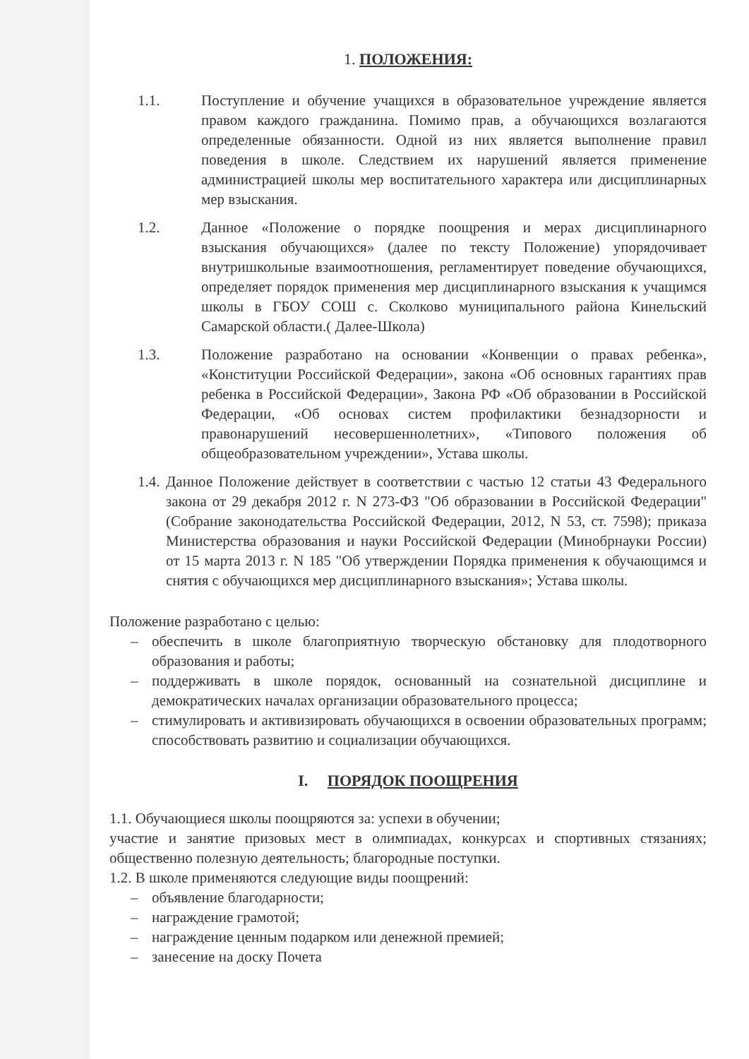1. ПОЛОЖЕНИЯ:
1.1. Поступление и обучение учащихся в образовательное учреждение является правом каждого гражданина. Помимо прав, а обучающихся возлагаются определенные обязанности. Одной из них является выполнение правил поведения в школе. Следствием их нарушений является применение администрацией школы мер воспитательного характера или дисциплинарных мер взыскания.
1.2. Данное «Положение о порядке поощрения и мерах дисциплинарного взыскания обучающихся» (далее по тексту Положение) упорядочивает внутришкольные взаимоотношения, регламентирует поведение обучающихся, определяет порядок применения мер дисциплинарного взыскания к учащимся школы в ГБОУ СОШ с. Сколково муниципального района Кинельский Самарской области.( Далее-Школа)
1.3. Положение разработано на основании «Конвенции о правах ребенка», «Конституции Российской Федерации», закона «Об основных гарантиях прав ребенка в Российской Федерации», Закона РФ «Об образовании в Российской Федерации, «Об основах систем профилактики безнадзорности и правонарушений несовершеннолетних», «Типового положения об общеобразовательном учреждении», Устава школы.
1.4.
Данное Положение действует в соответствии с частью 12 статьи 43 Федерального закона от 29 декабря 2012 г. N 273-ФЗ "Об образовании в Российской Федерации" (Собрание законодательства Российской Федерации, 2012, N 53, ст. 7598); приказа Министерства образования и науки Российской Федерации (Минобрнауки России) от 15 марта 2013 г. N 185 "Об утверждении Порядка применения к обучающимся и снятия с обучающихся мер дисциплинарного взыскания»; Устава школы.
Положение разработано с целью:
– обеспечить в школе благоприятную творческую обстановку для плодотворного образования и работы;
– поддерживать в школе порядок, основанный на сознательной дисциплине и демократических началах организации образовательного процесса;
– стимулировать и активизировать обучающихся в освоении образовательных программ; способствовать развитию и социализации обучающихся.
I. ПОРЯДОК ПООЩРЕНИЯ
1.1. Обучающиеся школы поощряются за: успехи в обучении;
участие и занятие призовых мест в олимпиадах, конкурсах и спортивных стязаниях; общественно полезную деятельность; благородные поступки.
1.2. В школе применяются следующие виды поощрений:
– объявление благодарности;
– награждение грамотой;
– награждение ценным подарком или денежной премией;
– занесение на доску Почета